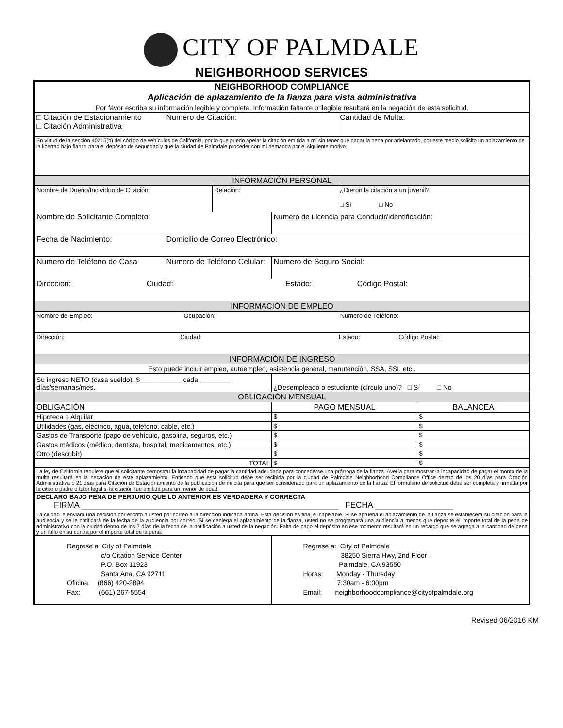CITY OF PALMDALE
NEIGHBORHOOD SERVICES
| NEIGHBORHOOD COMPLIANCE Aplicación de aplazamiento de la fianza para vista administrativa | | | | | |
| Por favor escriba su información legible y completa. Información faltante o ilegible resultará en la negación de esta solicitud. | | | | | |
| □ Citación de Estacionamiento □ Citación Administrativa | Numero de Citación: | | | Cantidad de Multa: | |
| En virtud de la sección 40215(b) del código de vehículos de California, por lo que puedo apelar la citación emitida a mí sin tener que pagar la pena por adelantado, por este medio solicito un aplazamiento de la libertad bajo fianza para el depósito de seguridad y que la ciudad de Palmdale proceder con mi demanda por el siguiente motivo: | | | | | |
| INFORMACIÓN PERSONAL | | | | | |
| Nombre de Dueño/Individuo de Citación: | | Relación: | | ¿Dieron la citación a un juvenil? □ Si □ No | |
| Nombre de Solicitante Completo: | | | Numero de Licencia para Conducir/Identificación: | | |
| Fecha de Nacimiento: | Domicilio de Correo Electrónico: | | | | |
| Numero de Teléfono de Casa | Numero de Teléfono Celular: | | Numero de Seguro Social: | | |
| Dirección: Ciudad: Estado: Código Postal: | | | | | |
| INFORMACIÓN DE EMPLEO | | | | | |
| Nombre de Empleo: Ocupación: Numero de Teléfono: | | | | | |
| Dirección: Ciudad: Estado: Código Postal: | | | | | |
| INFORMACIÓN DE INGRESO | | | | | |
| Esto puede incluir empleo, autoempleo, asistencia general, manutención, SSA, SSI, etc.. | | | | | |
| Su ingreso NETO (casa sueldo): $___________ cada ________ días/semanas/mes. | | | ¿Desempleado o estudiante (círculo uno)? □ Sí □ No | | |
| OBLIGACIÓN MENSUAL | | | | | |
| OBLIGACIÓN | | | PAGO MENSUAL | | BALANCEA |
| Hipoteca o Alquilar | | | $ | | $ |
| Utilidades (gas, eléctrico, agua, teléfono, cable, etc.) | | | $ | | $ |
| Gastos de Transporte (pago de vehículo, gasolina, seguros, etc.) | | | $ | | $ |
| Gastos médicos (médico, dentista, hospital, medicamentos, etc.) | | | $ | | $ |
| Otro (describir) | | | $ | | $ |
| TOTAL | | | $ | | $ |
| La ley de California requiere que el solicitante demostrar la incapacidad de pagar la cantidad adeudada para concederse una prórroga de la fianza. Avería para mostrar la incapacidad de pagar el monto de la multa resultará en la negación de este aplazamiento. Entiendo que esta solicitud debe ser recibida por la ciudad de Palmdale Neighborhood Compliance Office dentro de los 20 días para Citación Administrativa o 21 días para Citación de Estacionamiento de la publicación de mi cita para que ser considerado para un aplazamiento de la fianza. El formulario de solicitud debe ser completa y firmada por la citee o padre o tutor legal si la citación fue emitida para un menor de edad. | | | | | |
| DECLARO BAJO PENA DE PERJURIO QUE LO ANTERIOR ES VERDADERA Y CORRECTA FIRMA ________________________________________________________ FECHA _________________ | | | | | |
| La ciudad le enviará una decisión por escrito a usted por correo a la dirección indicada arriba. Esta decisión es final e inapelable. Si se aprueba el aplazamiento de la fianza se establecerá su citación para la audiencia y se le notificará de la fecha de la audiencia por correo. Si se deniega el aplazamiento de la fianza, usted no se programará una audiencia a menos que deposite el importe total de la pena de administrativo con la ciudad dentro de los 7 días de la fecha de la notificación a usted de la negación. Falta de pago el depósito en ese momento resultará en un recargo que se agrega a la cantidad de pena y un fallo en su contra por el importe total de la pena. | | | | | |
| Regrese a: City of Palmdale c/o Citation Service Center P.O. Box 11923 Santa Ana, CA 92711 Oficina: (866) 420-2894 Fax: (661) 267-5554 | | | Regrese a: City of Palmdale 38250 Sierra Hwy, 2nd Floor Palmdale, CA 93550 Horas: Monday - Thursday 7:30am - 6:00pm Email: neighborhoodcompliance@cityofpalmdale.org | | |
Revised 06/2016 KM